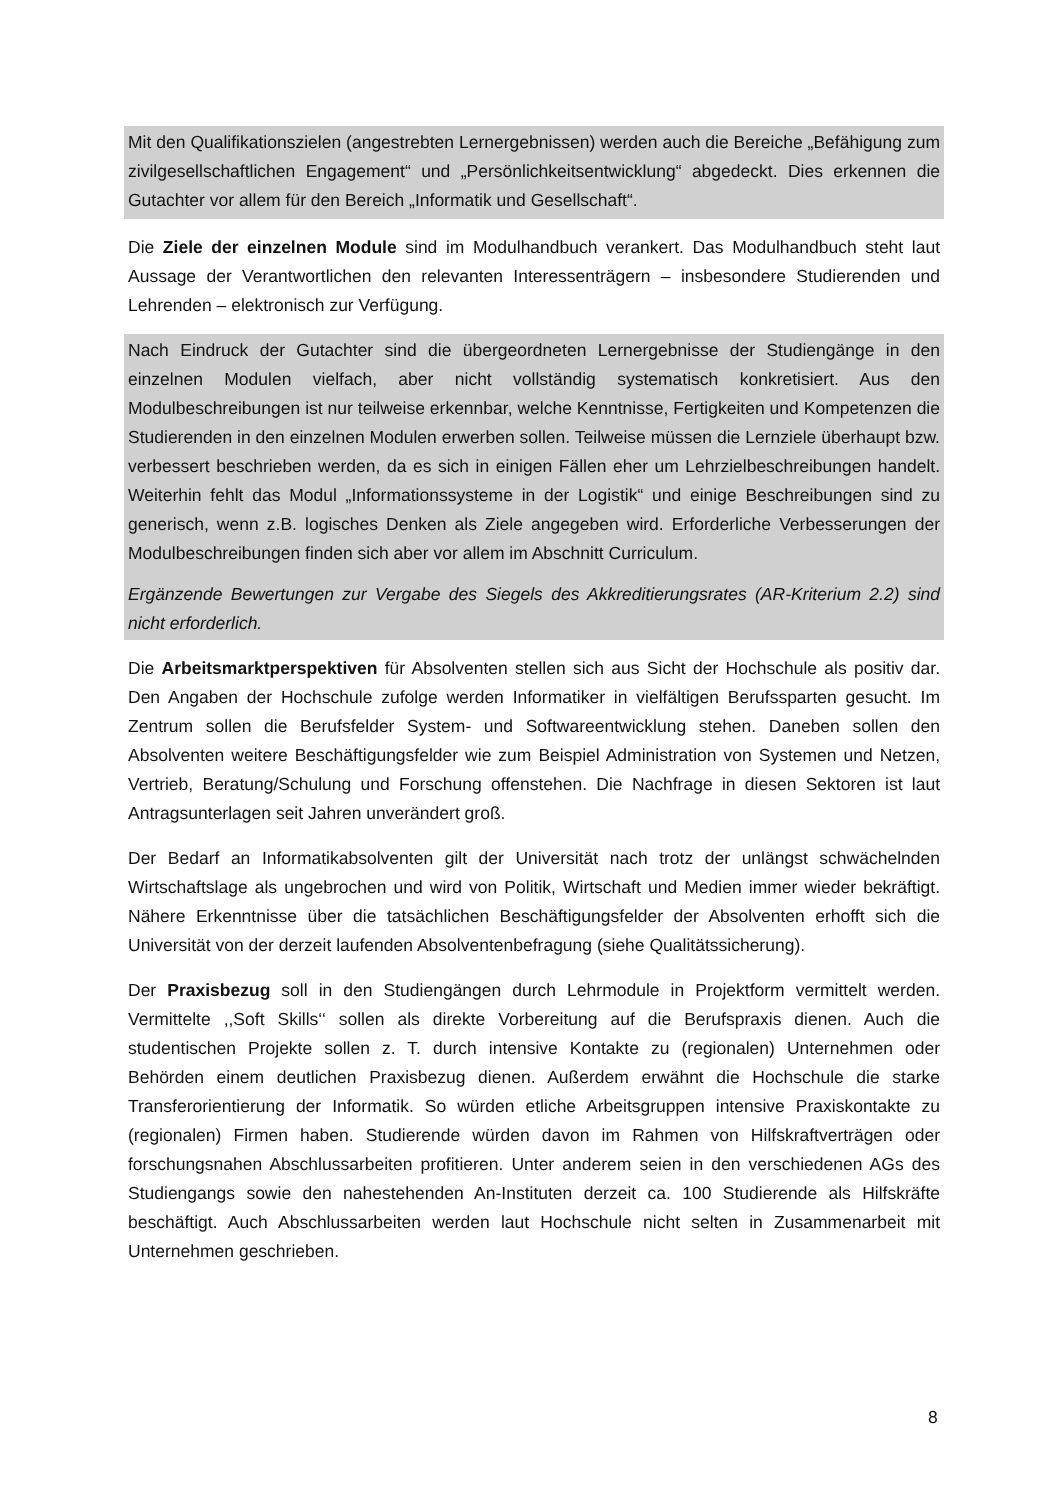Mit den Qualifikationszielen (angestrebten Lernergebnissen) werden auch die Bereiche „Befähigung zum zivilgesellschaftlichen Engagement“ und „Persönlichkeitsentwicklung“ abgedeckt. Dies erkennen die Gutachter vor allem für den Bereich „Informatik und Gesellschaft“.
Die Ziele der einzelnen Module sind im Modulhandbuch verankert. Das Modulhandbuch steht laut Aussage der Verantwortlichen den relevanten Interessenträgern – insbesondere Studierenden und Lehrenden – elektronisch zur Verfügung.
Nach Eindruck der Gutachter sind die übergeordneten Lernergebnisse der Studiengänge in den einzelnen Modulen vielfach, aber nicht vollständig systematisch konkretisiert. Aus den Modulbeschreibungen ist nur teilweise erkennbar, welche Kenntnisse, Fertigkeiten und Kompetenzen die Studierenden in den einzelnen Modulen erwerben sollen. Teilweise müssen die Lernziele überhaupt bzw. verbessert beschrieben werden, da es sich in einigen Fällen eher um Lehrzielbeschreibungen handelt. Weiterhin fehlt das Modul „Informationssysteme in der Logistik“ und einige Beschreibungen sind zu generisch, wenn z.B. logisches Denken als Ziele angegeben wird. Erforderliche Verbesserungen der Modulbeschreibungen finden sich aber vor allem im Abschnitt Curriculum.
Ergänzende Bewertungen zur Vergabe des Siegels des Akkreditierungsrates (AR-Kriterium 2.2) sind nicht erforderlich.
Die Arbeitsmarktperspektiven für Absolventen stellen sich aus Sicht der Hochschule als positiv dar. Den Angaben der Hochschule zufolge werden Informatiker in vielfältigen Berufssparten gesucht. Im Zentrum sollen die Berufsfelder System- und Softwareentwicklung stehen. Daneben sollen den Absolventen weitere Beschäftigungsfelder wie zum Beispiel Administration von Systemen und Netzen, Vertrieb, Beratung/Schulung und Forschung offenstehen. Die Nachfrage in diesen Sektoren ist laut Antragsunterlagen seit Jahren unverändert groß.
Der Bedarf an Informatikabsolventen gilt der Universität nach trotz der unlängst schwächelnden Wirtschaftslage als ungebrochen und wird von Politik, Wirtschaft und Medien immer wieder bekräftigt. Nähere Erkenntnisse über die tatsächlichen Beschäftigungsfelder der Absolventen erhofft sich die Universität von der derzeit laufenden Absolventenbefragung (siehe Qualitätssicherung).
Der Praxisbezug soll in den Studiengängen durch Lehrmodule in Projektform vermittelt werden. Vermittelte ,,Soft Skills‘‘ sollen als direkte Vorbereitung auf die Berufspraxis dienen. Auch die studentischen Projekte sollen z. T. durch intensive Kontakte zu (regionalen) Unternehmen oder Behörden einem deutlichen Praxisbezug dienen. Außerdem erwähnt die Hochschule die starke Transferorientierung der Informatik. So würden etliche Arbeitsgruppen intensive Praxiskontakte zu (regionalen) Firmen haben. Studierende würden davon im Rahmen von Hilfskraftverträgen oder forschungsnahen Abschlussarbeiten profitieren. Unter anderem seien in den verschiedenen AGs des Studiengangs sowie den nahestehenden An-Instituten derzeit ca. 100 Studierende als Hilfskräfte beschäftigt. Auch Abschlussarbeiten werden laut Hochschule nicht selten in Zusammenarbeit mit Unternehmen geschrieben.
8